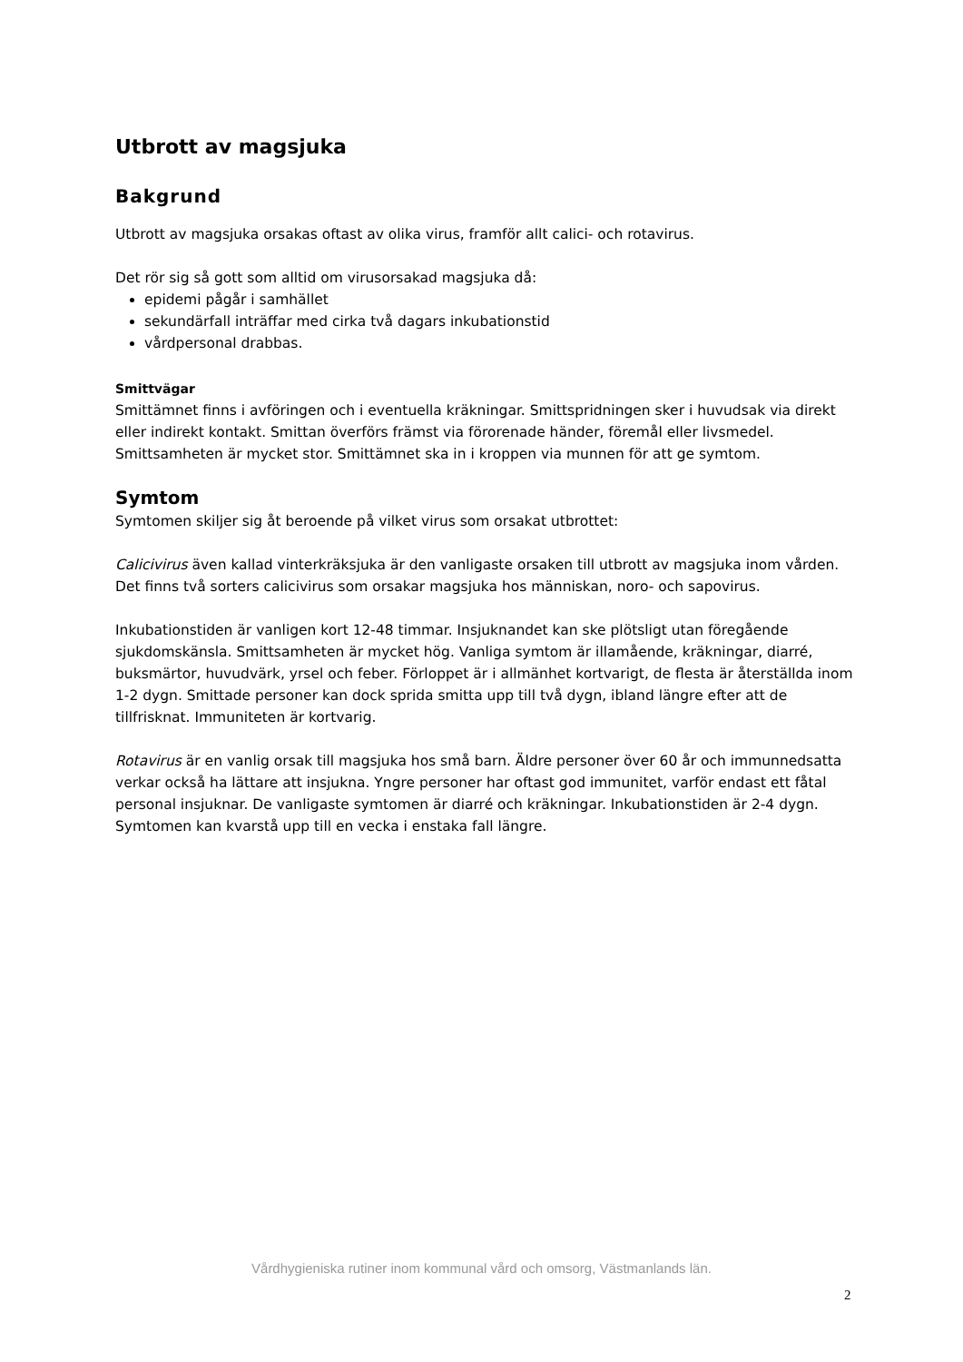Utbrott av magsjuka
Bakgrund
Utbrott av magsjuka orsakas oftast av olika virus, framför allt calici- och rotavirus.
Det rör sig så gott som alltid om virusorsakad magsjuka då:
epidemi pågår i samhället
sekundärfall inträffar med cirka två dagars inkubationstid
vårdpersonal drabbas.
Smittvägar
Smittämnet finns i avföringen och i eventuella kräkningar. Smittspridningen sker i huvudsak via direkt eller indirekt kontakt. Smittan överförs främst via förorenade händer, föremål eller livsmedel. Smittsamheten är mycket stor. Smittämnet ska in i kroppen via munnen för att ge symtom.
Symtom
Symtomen skiljer sig åt beroende på vilket virus som orsakat utbrottet:
Calicivirus även kallad vinterkräksjuka är den vanligaste orsaken till utbrott av magsjuka inom vården. Det finns två sorters calicivirus som orsakar magsjuka hos människan, noro- och sapovirus.
Inkubationstiden är vanligen kort 12-48 timmar. Insjuknandet kan ske plötsligt utan föregående sjukdomskänsla. Smittsamheten är mycket hög. Vanliga symtom är illamående, kräkningar, diarré, buksmärtor, huvudvärk, yrsel och feber. Förloppet är i allmänhet kortvarigt, de flesta är återställda inom 1-2 dygn. Smittade personer kan dock sprida smitta upp till två dygn, ibland längre efter att de tillfrisknat. Immuniteten är kortvarig.
Rotavirus är en vanlig orsak till magsjuka hos små barn. Äldre personer över 60 år och immunnedsatta verkar också ha lättare att insjukna. Yngre personer har oftast god immunitet, varför endast ett fåtal personal insjuknar. De vanligaste symtomen är diarré och kräkningar. Inkubationstiden är 2-4 dygn. Symtomen kan kvarstå upp till en vecka i enstaka fall längre.
Vårdhygieniska rutiner inom kommunal vård och omsorg, Västmanlands län.
2